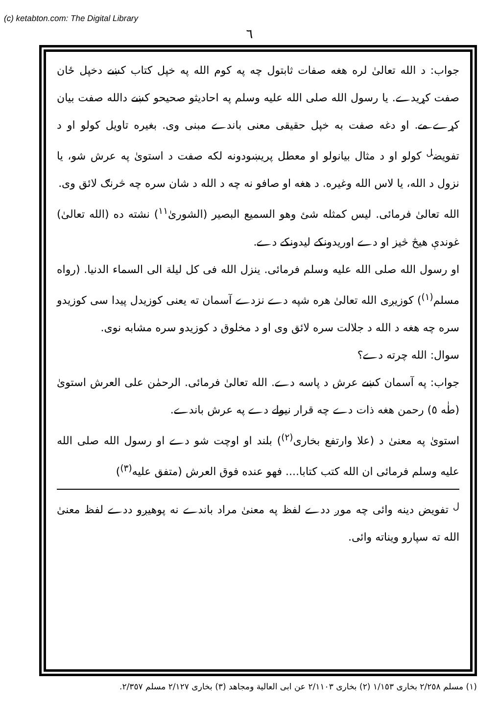(c) ketabton.com: The Digital Library
٦
جواب: د الله تعالیٰ لره هغه صفات ثابتول چه په کوم الله په خپل کتاب کښے دخپل ځان صفت کړيدے. يا رسول الله صلی الله عليه وسلم په احاديثو صحيحو کښے دالله صفت بيان کړے مے. او دغه صفت به خپل حقيقی معنی باندے مبنی وی. بغيره تاويل کولو او د تفويض<sup>ل</sup> کولو او د مثال بيانولو او معطل پريښودونه لکه صفت د استویٰ په عرش شو، يا نزول د الله، يا لاس الله وغيره. د هغه او صافو نه چه د الله د شان سره چه څرنګ لائق وی.
الله تعالیٰ فرمائی. ليس کمثله شئ وهو السميع البصير (الشوریٰ<sup>١١</sup>) نشته ده (الله تعالیٰ) غوندې هيڅ څيز او دے اوريدونکے ليدونکے دے.
او رسول الله صلی الله عليه وسلم فرمائی. ينزل الله فی کل ليلة الی السماء الدنيا. (رواه مسلم<sup>(١)</sup>) کوزيږی الله تعالیٰ هره شپه دے نزدے آسمان ته يعنی کوزيدل پيدا سی کوزيدو سره چه هغه د الله د جلالت سره لائق وی او د مخلوق د کوزيدو سره مشابه نوی.
سوال: الله چرته دے؟
جواب: په آسمان کښے عرش د پاسه دے. الله تعالیٰ فرمائی. الرحمٰن علی العرش استویٰ (طٰه ٥) رحمن هغه ذات دے چه قرار نيولے دے په عرش باندے.
استویٰ په معنیٰ د (علا وارتفع بخاری<sup>(٢)</sup>) بلند او اوچت شو دے او رسول الله صلی الله عليه وسلم فرمائی ان الله کتب کتابا.... فهو عنده فوق العرش (متفق عليه<sup>(٣)</sup>)
<sup>ل</sup> تفويض دينه وائی چه موږ ددے لفظ په معنیٰ مراد باندے نه پوهيږو ددے لفظ معنیٰ الله ته سپارو ويناته وائی.
(١) مسلم ٢/٢٥٨ بخاری ١/١٥٣ (٢) بخاری ٢/١١٠٣ عن ابی العالية ومجاهد (٣) بخاری ٢/١٢٧ مسلم ٢/٣٥٧.